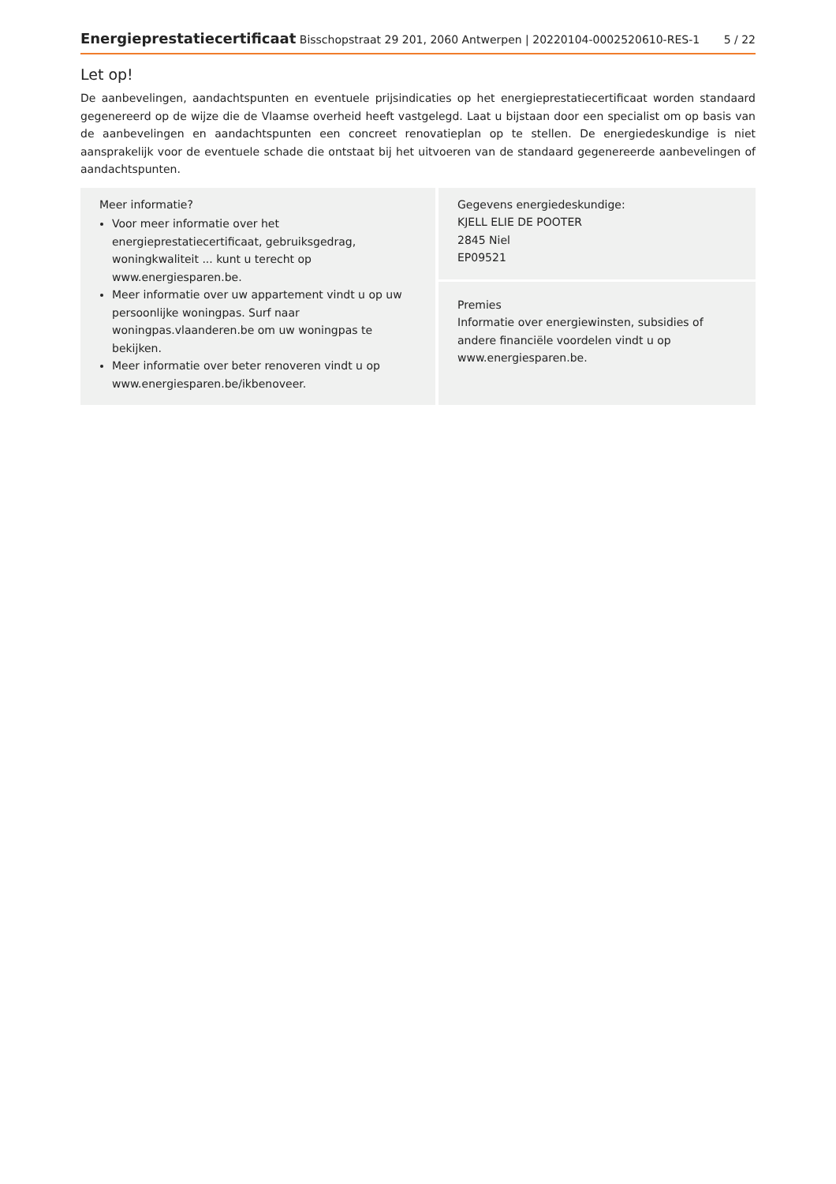Energieprestatiecertificaat Bisschopstraat 29 201, 2060 Antwerpen | 20220104-0002520610-RES-1 5 / 22
Let op!
De aanbevelingen, aandachtspunten en eventuele prijsindicaties op het energieprestatiecertificaat worden standaard gegenereerd op de wijze die de Vlaamse overheid heeft vastgelegd. Laat u bijstaan door een specialist om op basis van de aanbevelingen en aandachtspunten een concreet renovatieplan op te stellen. De energiedeskundige is niet aansprakelijk voor de eventuele schade die ontstaat bij het uitvoeren van de standaard gegenereerde aanbevelingen of aandachtspunten.
Meer informatie?
Voor meer informatie over het energieprestatiecertificaat, gebruiksgedrag, woningkwaliteit ... kunt u terecht op www.energiesparen.be.
Meer informatie over uw appartement vindt u op uw persoonlijke woningpas. Surf naar woningpas.vlaanderen.be om uw woningpas te bekijken.
Meer informatie over beter renoveren vindt u op www.energiesparen.be/ikbenoveer.
Gegevens energiedeskundige:
KJELL ELIE DE POOTER
2845 Niel
EP09521
Premies
Informatie over energiewinsten, subsidies of andere financiële voordelen vindt u op www.energiesparen.be.